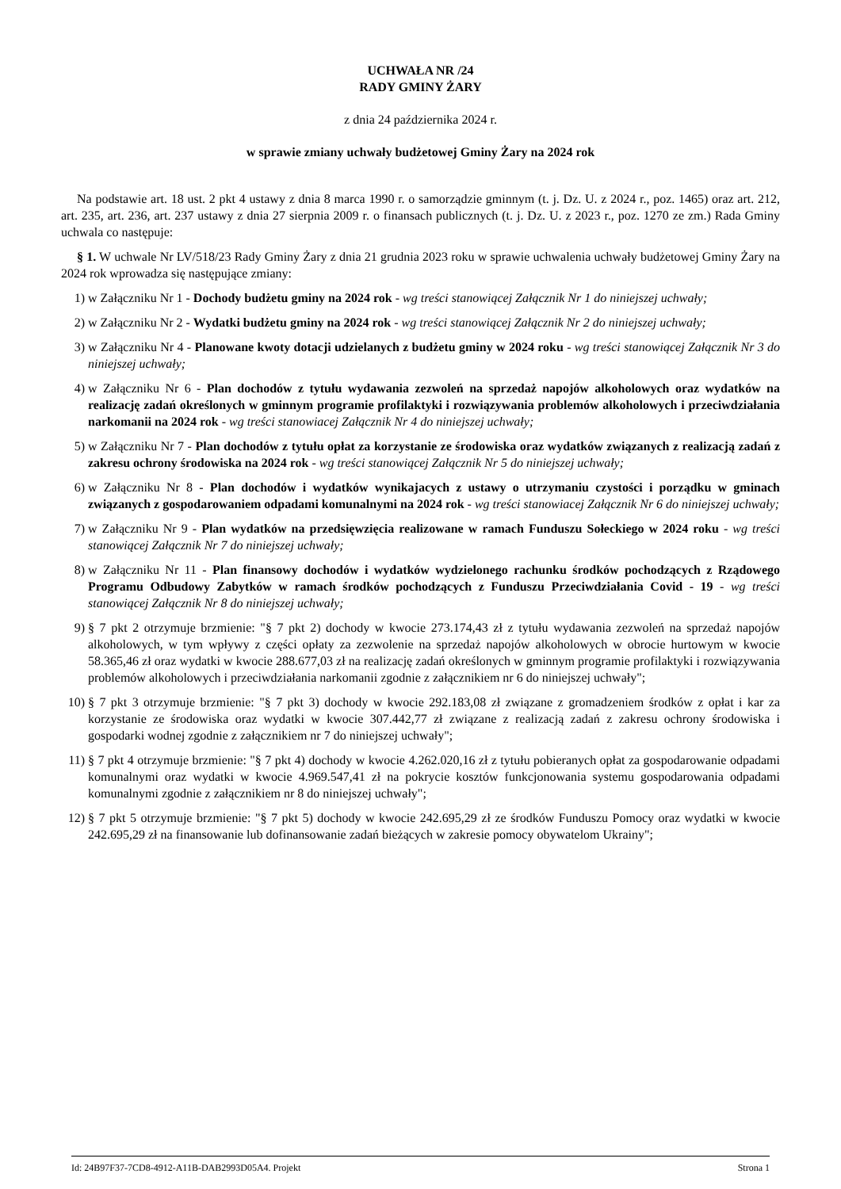UCHWAŁA NR /24
RADY GMINY ŻARY
z dnia 24 października 2024 r.
w sprawie zmiany uchwały budżetowej Gminy Żary na 2024 rok
Na podstawie art. 18 ust. 2 pkt 4 ustawy z dnia 8 marca 1990 r. o samorządzie gminnym (t. j. Dz. U. z 2024 r., poz. 1465) oraz art. 212, art. 235, art. 236, art. 237 ustawy z dnia 27 sierpnia 2009 r. o finansach publicznych (t. j. Dz. U. z 2023 r., poz. 1270 ze zm.) Rada Gminy uchwala co następuje:
§ 1. W uchwale Nr LV/518/23 Rady Gminy Żary z dnia 21 grudnia 2023 roku w sprawie uchwalenia uchwały budżetowej Gminy Żary na 2024 rok wprowadza się następujące zmiany:
1) w Załączniku Nr 1 - Dochody budżetu gminy na 2024 rok - wg treści stanowiącej Załącznik Nr 1 do niniejszej uchwały;
2) w Załączniku Nr 2 - Wydatki budżetu gminy na 2024 rok - wg treści stanowiącej Załącznik Nr 2 do niniejszej uchwały;
3) w Załączniku Nr 4 - Planowane kwoty dotacji udzielanych z budżetu gminy w 2024 roku - wg treści stanowiącej Załącznik Nr 3 do niniejszej uchwały;
4) w Załączniku Nr 6 - Plan dochodów z tytułu wydawania zezwoleń na sprzedaż napojów alkoholowych oraz wydatków na realizację zadań określonych w gminnym programie profilaktyki i rozwiązywania problemów alkoholowych i przeciwdziałania narkomanii na 2024 rok - wg treści stanowiacej Załącznik Nr 4 do niniejszej uchwały;
5) w Załączniku Nr 7 - Plan dochodów z tytułu opłat za korzystanie ze środowiska oraz wydatków związanych z realizacją zadań z zakresu ochrony środowiska na 2024 rok - wg treści stanowiącej Załącznik Nr 5 do niniejszej uchwały;
6) w Załączniku Nr 8 - Plan dochodów i wydatków wynikajacych z ustawy o utrzymaniu czystości i porządku w gminach związanych z gospodarowaniem odpadami komunalnymi na 2024 rok - wg treści stanowiacej Załącznik Nr 6 do niniejszej uchwały;
7) w Załączniku Nr 9 - Plan wydatków na przedsięwzięcia realizowane w ramach Funduszu Sołeckiego w 2024 roku - wg treści stanowiącej Załącznik Nr 7 do niniejszej uchwały;
8) w Załączniku Nr 11 - Plan finansowy dochodów i wydatków wydzielonego rachunku środków pochodzących z Rządowego Programu Odbudowy Zabytków w ramach środków pochodzących z Funduszu Przeciwdziałania Covid - 19 - wg treści stanowiącej Załącznik Nr 8 do niniejszej uchwały;
9) § 7 pkt 2 otrzymuje brzmienie: "§ 7 pkt 2) dochody w kwocie 273.174,43 zł z tytułu wydawania zezwoleń na sprzedaż napojów alkoholowych, w tym wpływy z części opłaty za zezwolenie na sprzedaż napojów alkoholowych w obrocie hurtowym w kwocie 58.365,46 zł oraz wydatki w kwocie 288.677,03 zł na realizację zadań określonych w gminnym programie profilaktyki i rozwiązywania problemów alkoholowych i przeciwdziałania narkomanii zgodnie z załącznikiem nr 6 do niniejszej uchwały";
10) § 7 pkt 3 otrzymuje brzmienie: "§ 7 pkt 3) dochody w kwocie 292.183,08 zł związane z gromadzeniem środków z opłat i kar za korzystanie ze środowiska oraz wydatki w kwocie 307.442,77 zł związane z realizacją zadań z zakresu ochrony środowiska i gospodarki wodnej zgodnie z załącznikiem nr 7 do niniejszej uchwały";
11) § 7 pkt 4 otrzymuje brzmienie: "§ 7 pkt 4) dochody w kwocie 4.262.020,16 zł z tytułu pobieranych opłat za gospodarowanie odpadami komunalnymi oraz wydatki w kwocie 4.969.547,41 zł na pokrycie kosztów funkcjonowania systemu gospodarowania odpadami komunalnymi zgodnie z załącznikiem nr 8 do niniejszej uchwały";
12) § 7 pkt 5 otrzymuje brzmienie: "§ 7 pkt 5) dochody w kwocie 242.695,29 zł ze środków Funduszu Pomocy oraz wydatki w kwocie 242.695,29 zł na finansowanie lub dofinansowanie zadań bieżących w zakresie pomocy obywatelom Ukrainy";
Id: 24B97F37-7CD8-4912-A11B-DAB2993D05A4. Projekt Strona 1